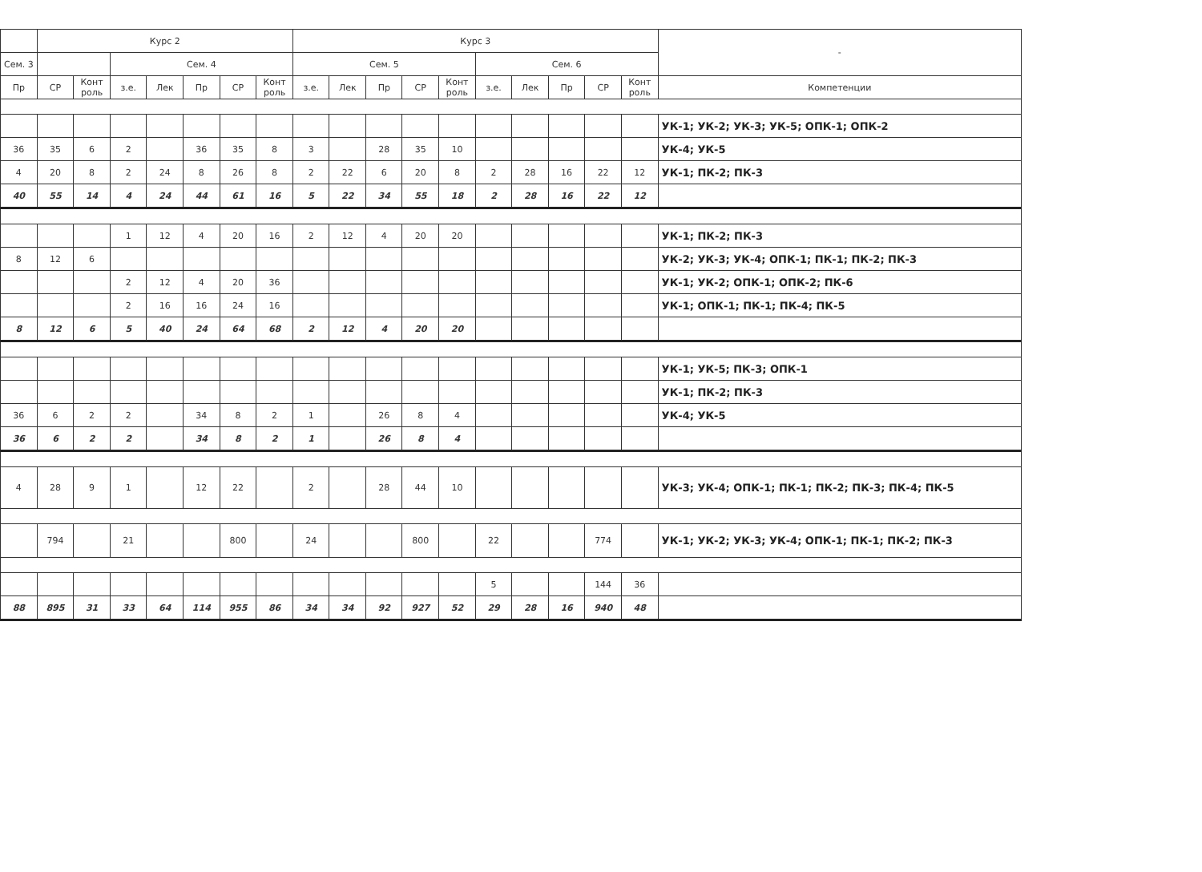| | Курс 2 | | | | | | | Курс 3 | | | | | | | | | | - |
| --- | --- | --- | --- | --- | --- | --- | --- | --- | --- | --- | --- | --- | --- | --- | --- | --- | --- | --- |
| Сем. 3 | | | Сем. 4 | | | | | Сем. 5 | | | | | Сем. 6 | | | | | |
| Пр | СР | Конт роль | з.е. | Лек | Пр | СР | Конт роль | з.е. | Лек | Пр | СР | Конт роль | з.е. | Лек | Пр | СР | Конт роль | Компетенции |
| | | | | | | | | | | | | | | | | | | УК-1; УК-2; УК-3; УК-5; ОПК-1; ОПК-2 |
| 36 | 35 | 6 | 2 | | 36 | 35 | 8 | 3 | | 28 | 35 | 10 | | | | | | УК-4; УК-5 |
| 4 | 20 | 8 | 2 | 24 | 8 | 26 | 8 | 2 | 22 | 6 | 20 | 8 | 2 | 28 | 16 | 22 | 12 | УК-1; ПК-2; ПК-3 |
| 40 | 55 | 14 | 4 | 24 | 44 | 61 | 16 | 5 | 22 | 34 | 55 | 18 | 2 | 28 | 16 | 22 | 12 | |
| | | | 1 | 12 | 4 | 20 | 16 | 2 | 12 | 4 | 20 | 20 | | | | | | УК-1; ПК-2; ПК-3 |
| 8 | 12 | 6 | | | | | | | | | | | | | | | | УК-2; УК-3; УК-4; ОПК-1; ПК-1; ПК-2; ПК-3 |
| | | | 2 | 12 | 4 | 20 | 36 | | | | | | | | | | | УК-1; УК-2; ОПК-1; ОПК-2; ПК-6 |
| | | | 2 | 16 | 16 | 24 | 16 | | | | | | | | | | | УК-1; ОПК-1; ПК-1; ПК-4; ПК-5 |
| 8 | 12 | 6 | 5 | 40 | 24 | 64 | 68 | 2 | 12 | 4 | 20 | 20 | | | | | | |
| | | | | | | | | | | | | | | | | | | УК-1; УК-5; ПК-3; ОПК-1 |
| | | | | | | | | | | | | | | | | | | УК-1; ПК-2; ПК-3 |
| 36 | 6 | 2 | 2 | | 34 | 8 | 2 | 1 | | 26 | 8 | 4 | | | | | | УК-4; УК-5 |
| 36 | 6 | 2 | 2 | | 34 | 8 | 2 | 1 | | 26 | 8 | 4 | | | | | | |
| 4 | 28 | 9 | 1 | | 12 | 22 | | 2 | | 28 | 44 | 10 | | | | | | УК-3; УК-4; ОПК-1; ПК-1; ПК-2; ПК-3; ПК-4; ПК-5 |
| | 794 | | 21 | | | 800 | | 24 | | | 800 | | 22 | | | 774 | | УК-1; УК-2; УК-3; УК-4; ОПК-1; ПК-1; ПК-2; ПК-3 |
| | | | | | | | | | | | | | 5 | | | 144 | 36 | |
| 88 | 895 | 31 | 33 | 64 | 114 | 955 | 86 | 34 | 34 | 92 | 927 | 52 | 29 | 28 | 16 | 940 | 48 | |